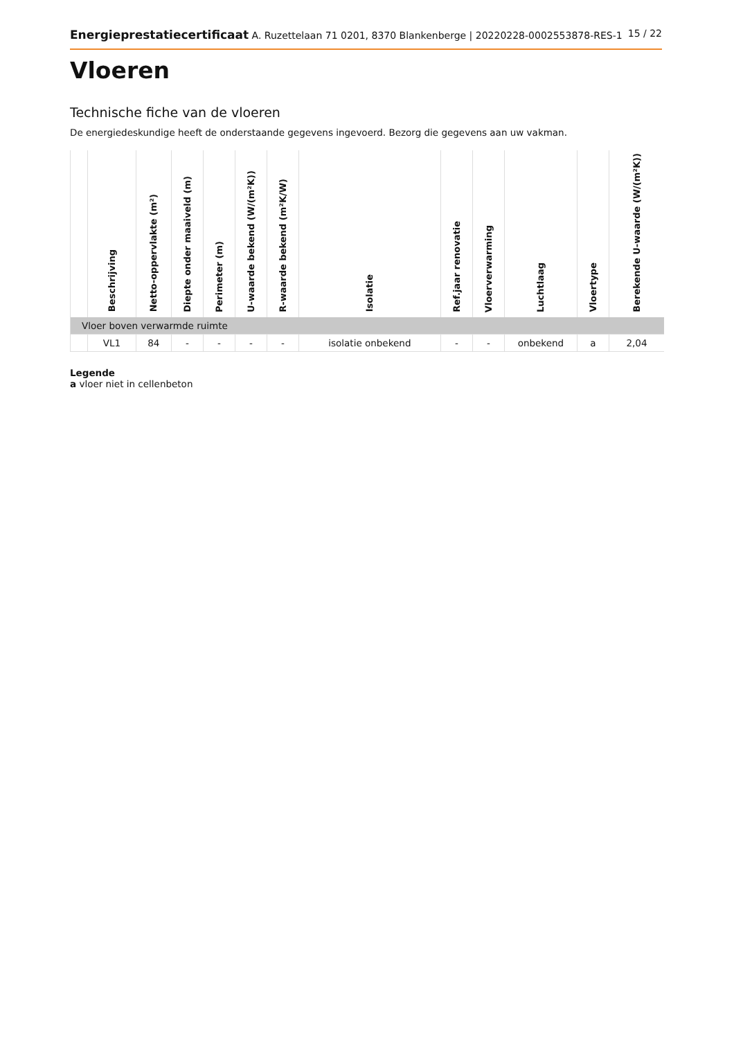Energieprestatiecertificaat A. Ruzettelaan 71 0201, 8370 Blankenberge | 20220228-0002553878-RES-1
15 / 22
Vloeren
Technische fiche van de vloeren
De energiedeskundige heeft de onderstaande gegevens ingevoerd. Bezorg die gegevens aan uw vakman.
| | Beschrijving | Netto-oppervlakte (m²) | Diepte onder maaiveld (m) | Perimeter (m) | U-waarde bekend (W/(m²K)) | R-waarde bekend (m²K/W) | Isolatie | Ref.jaar renovatie | Vloerverwarming | Luchtlaag | Vloertype | Berekende U-waarde (W/(m²K)) |
| --- | --- | --- | --- | --- | --- | --- | --- | --- | --- | --- | --- | --- |
| Vloer boven verwarmde ruimte | | | | | | | | | | | | |
| | VL1 | 84 | - | - | - | - | isolatie onbekend | - | - | onbekend | a | 2,04 |
Legende
a vloer niet in cellenbeton